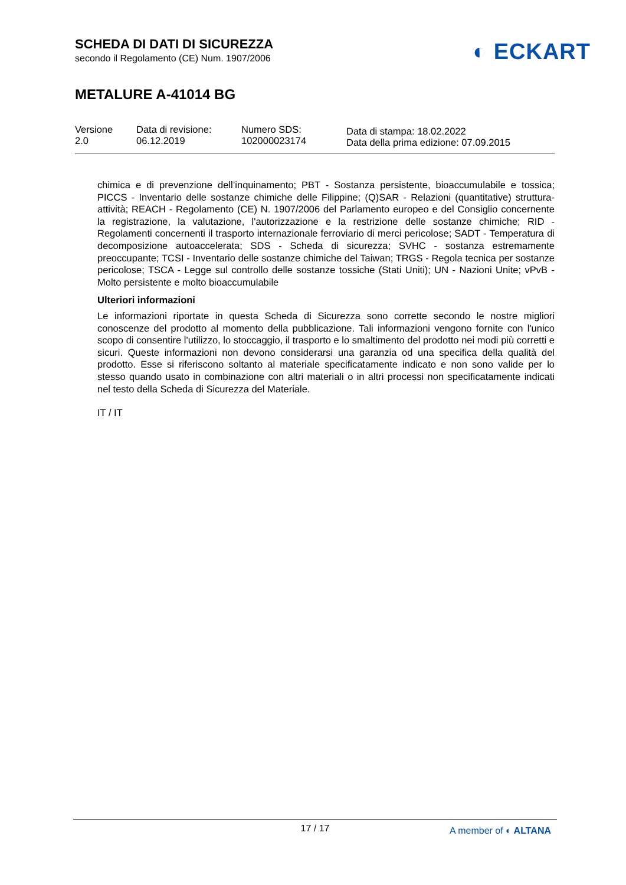SCHEDA DI DATI DI SICUREZZA
secondo il Regolamento (CE) Num. 1907/2006
◐ ECKART
METALURE A-41014 BG
| Versione 2.0 | Data di revisione: 06.12.2019 | Numero SDS: 102000023174 | Data di stampa: 18.02.2022 Data della prima edizione: 07.09.2015 |
chimica e di prevenzione dell’inquinamento; PBT - Sostanza persistente, bioaccumulabile e tossica; PICCS - Inventario delle sostanze chimiche delle Filippine; (Q)SAR - Relazioni (quantitative) struttura-attività; REACH - Regolamento (CE) N. 1907/2006 del Parlamento europeo e del Consiglio concernente la registrazione, la valutazione, l'autorizzazione e la restrizione delle sostanze chimiche; RID - Regolamenti concernenti il trasporto internazionale ferroviario di merci pericolose; SADT - Temperatura di decomposizione autoaccelerata; SDS - Scheda di sicurezza; SVHC - sostanza estremamente preoccupante; TCSI - Inventario delle sostanze chimiche del Taiwan; TRGS - Regola tecnica per sostanze pericolose; TSCA - Legge sul controllo delle sostanze tossiche (Stati Uniti); UN - Nazioni Unite; vPvB - Molto persistente e molto bioaccumulabile
Ulteriori informazioni
Le informazioni riportate in questa Scheda di Sicurezza sono corrette secondo le nostre migliori conoscenze del prodotto al momento della pubblicazione. Tali informazioni vengono fornite con l'unico scopo di consentire l'utilizzo, lo stoccaggio, il trasporto e lo smaltimento del prodotto nei modi più corretti e sicuri. Queste informazioni non devono considerarsi una garanzia od una specifica della qualità del prodotto. Esse si riferiscono soltanto al materiale specificatamente indicato e non sono valide per lo stesso quando usato in combinazione con altri materiali o in altri processi non specificatamente indicati nel testo della Scheda di Sicurezza del Materiale.
IT / IT
17 / 17
A member of ◐ ALTANA